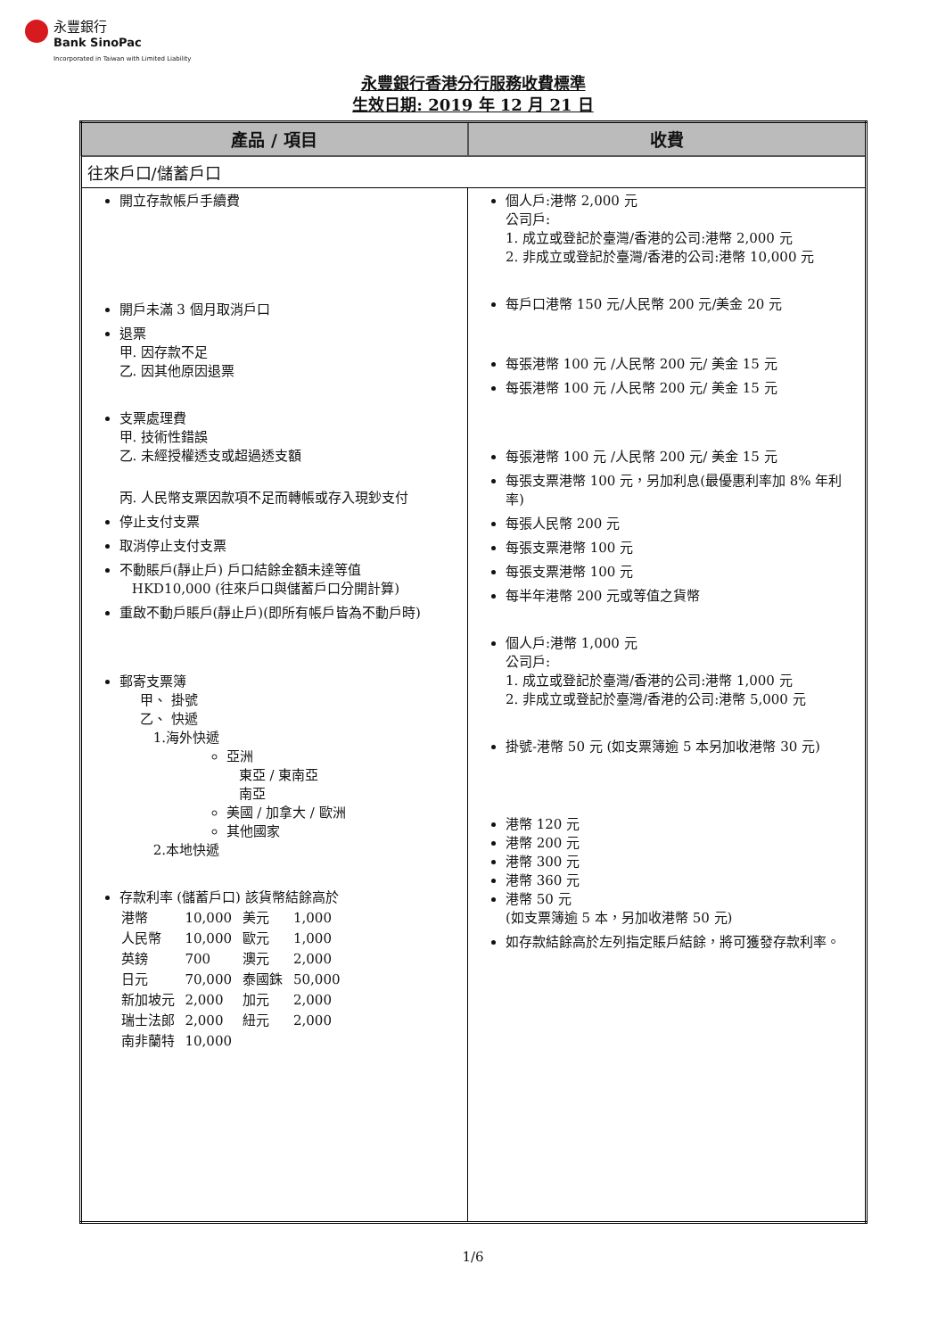永豐銀行
Bank SinoPac
Incorporated in Taiwan with Limited Liability
永豐銀行香港分行服務收費標準
生效日期: 2019 年 12 月 21 日
| 產品 / 項目 | 收費 |
| --- | --- |
| 往來戶口/儲蓄戶口 | |
| 開立存款帳戶手續費 開戶未滿 3 個月取消戶口 退票 甲. 因存款不足 乙. 因其他原因退票 支票處理費 甲. 技術性錯誤 乙. 未經授權透支或超過透支額 丙. 人民幣支票因款項不足而轉帳或存入現鈔支付 停止支付支票 取消停止支付支票 不動賬戶(靜止戶) 戶口結餘金額未達等值 HKD10,000 (往來戶口與儲蓄戶口分開計算) 重啟不動戶賬戶(靜止戶)(即所有帳戶皆為不動戶時) 郵寄支票簿 甲、 掛號 乙、 快遞 1.海外快遞 亞洲 東亞 / 東南亞 南亞 美國 / 加拿大 / 歐洲 其他國家 2.本地快遞 存款利率 (儲蓄戶口) 該貨幣結餘高於 / 港幣 / 10,000 / 美元 / 1,000 / / 人民幣 / 10,000 / 歐元 / 1,000 / / 英鎊 / 700 / 澳元 / 2,000 / / 日元 / 70,000 / 泰國銖 / 50,000 / / 新加坡元 / 2,000 / 加元 / 2,000 / / 瑞士法郎 / 2,000 / 紐元 / 2,000 / / 南非蘭特 / 10,000 / / / | 個人戶:港幣 2,000 元 公司戶: 1. 成立或登記於臺灣/香港的公司:港幣 2,000 元 2. 非成立或登記於臺灣/香港的公司:港幣 10,000 元 每戶口港幣 150 元/人民幣 200 元/美金 20 元 每張港幣 100 元 /人民幣 200 元/ 美金 15 元 每張港幣 100 元 /人民幣 200 元/ 美金 15 元 每張港幣 100 元 /人民幣 200 元/ 美金 15 元 每張支票港幣 100 元，另加利息(最優惠利率加 8% 年利率) 每張人民幣 200 元 每張支票港幣 100 元 每張支票港幣 100 元 每半年港幣 200 元或等值之貨幣 個人戶:港幣 1,000 元 公司戶: 1. 成立或登記於臺灣/香港的公司:港幣 1,000 元 2. 非成立或登記於臺灣/香港的公司:港幣 5,000 元 掛號-港幣 50 元 (如支票簿逾 5 本另加收港幣 30 元) 港幣 120 元 港幣 200 元 港幣 300 元 港幣 360 元 港幣 50 元 (如支票簿逾 5 本，另加收港幣 50 元) 如存款結餘高於左列指定賬戶結餘，將可獲發存款利率。 |
1/6